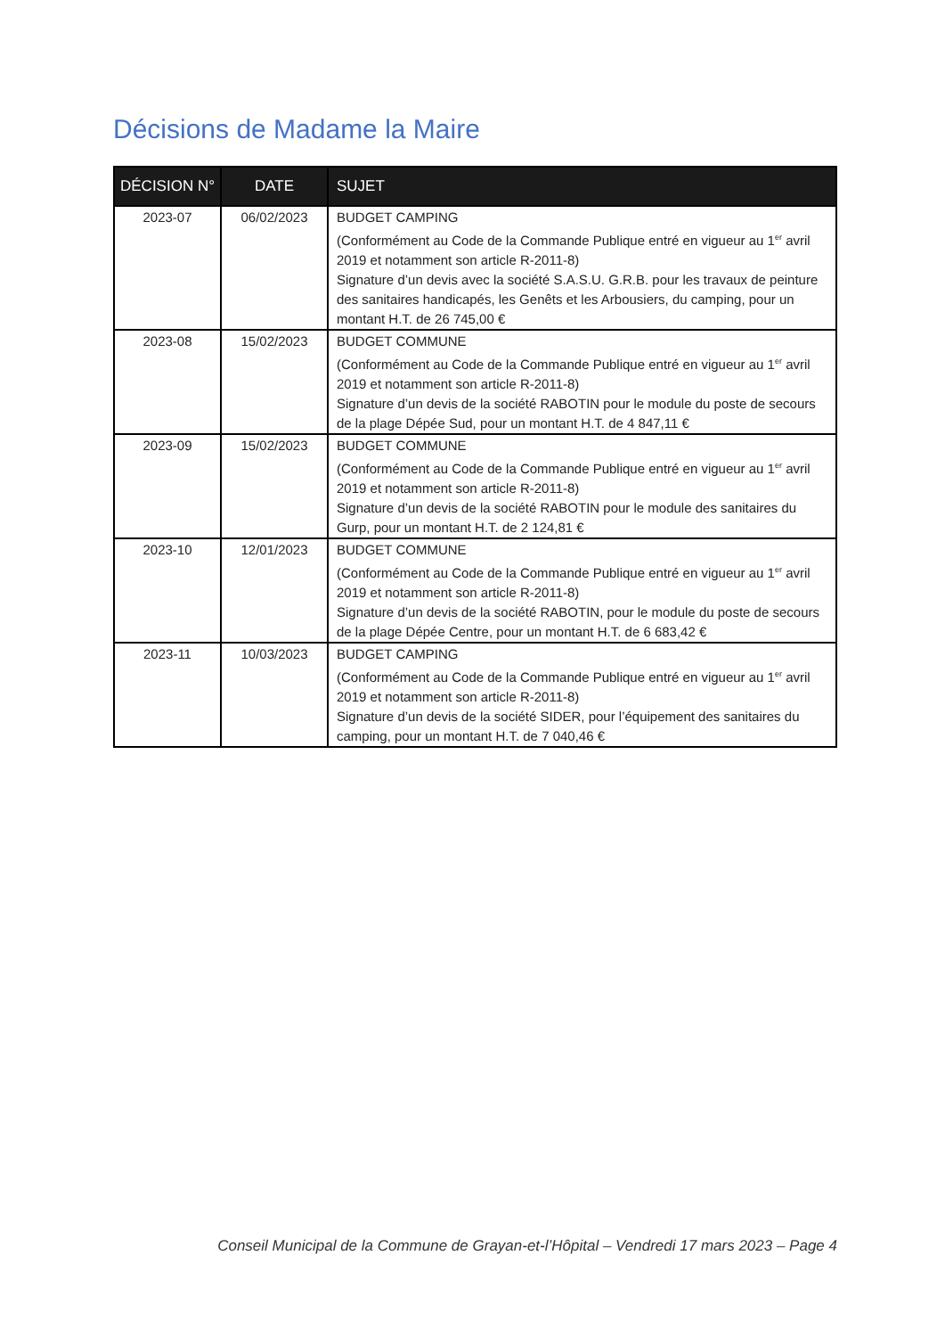Décisions de Madame la Maire
| DÉCISION N° | DATE | SUJET |
| --- | --- | --- |
| 2023-07 | 06/02/2023 | BUDGET CAMPING (Conformément au Code de la Commande Publique entré en vigueur au 1<sup>er</sup> avril 2019 et notamment son article R-2011-8) Signature d’un devis avec la société S.A.S.U. G.R.B. pour les travaux de peinture des sanitaires handicapés, les Genêts et les Arbousiers, du camping, pour un montant H.T. de 26 745,00 € |
| 2023-08 | 15/02/2023 | BUDGET COMMUNE (Conformément au Code de la Commande Publique entré en vigueur au 1<sup>er</sup> avril 2019 et notamment son article R-2011-8) Signature d’un devis de la société RABOTIN pour le module du poste de secours de la plage Dépée Sud, pour un montant H.T. de 4 847,11 € |
| 2023-09 | 15/02/2023 | BUDGET COMMUNE (Conformément au Code de la Commande Publique entré en vigueur au 1<sup>er</sup> avril 2019 et notamment son article R-2011-8) Signature d’un devis de la société RABOTIN pour le module des sanitaires du Gurp, pour un montant H.T. de 2 124,81 € |
| 2023-10 | 12/01/2023 | BUDGET COMMUNE (Conformément au Code de la Commande Publique entré en vigueur au 1<sup>er</sup> avril 2019 et notamment son article R-2011-8) Signature d’un devis de la société RABOTIN, pour le module du poste de secours de la plage Dépée Centre, pour un montant H.T. de 6 683,42 € |
| 2023-11 | 10/03/2023 | BUDGET CAMPING (Conformément au Code de la Commande Publique entré en vigueur au 1<sup>er</sup> avril 2019 et notamment son article R-2011-8) Signature d’un devis de la société SIDER, pour l’équipement des sanitaires du camping, pour un montant H.T. de 7 040,46 € |
Conseil Municipal de la Commune de Grayan-et-l’Hôpital – Vendredi 17 mars 2023 – Page 4